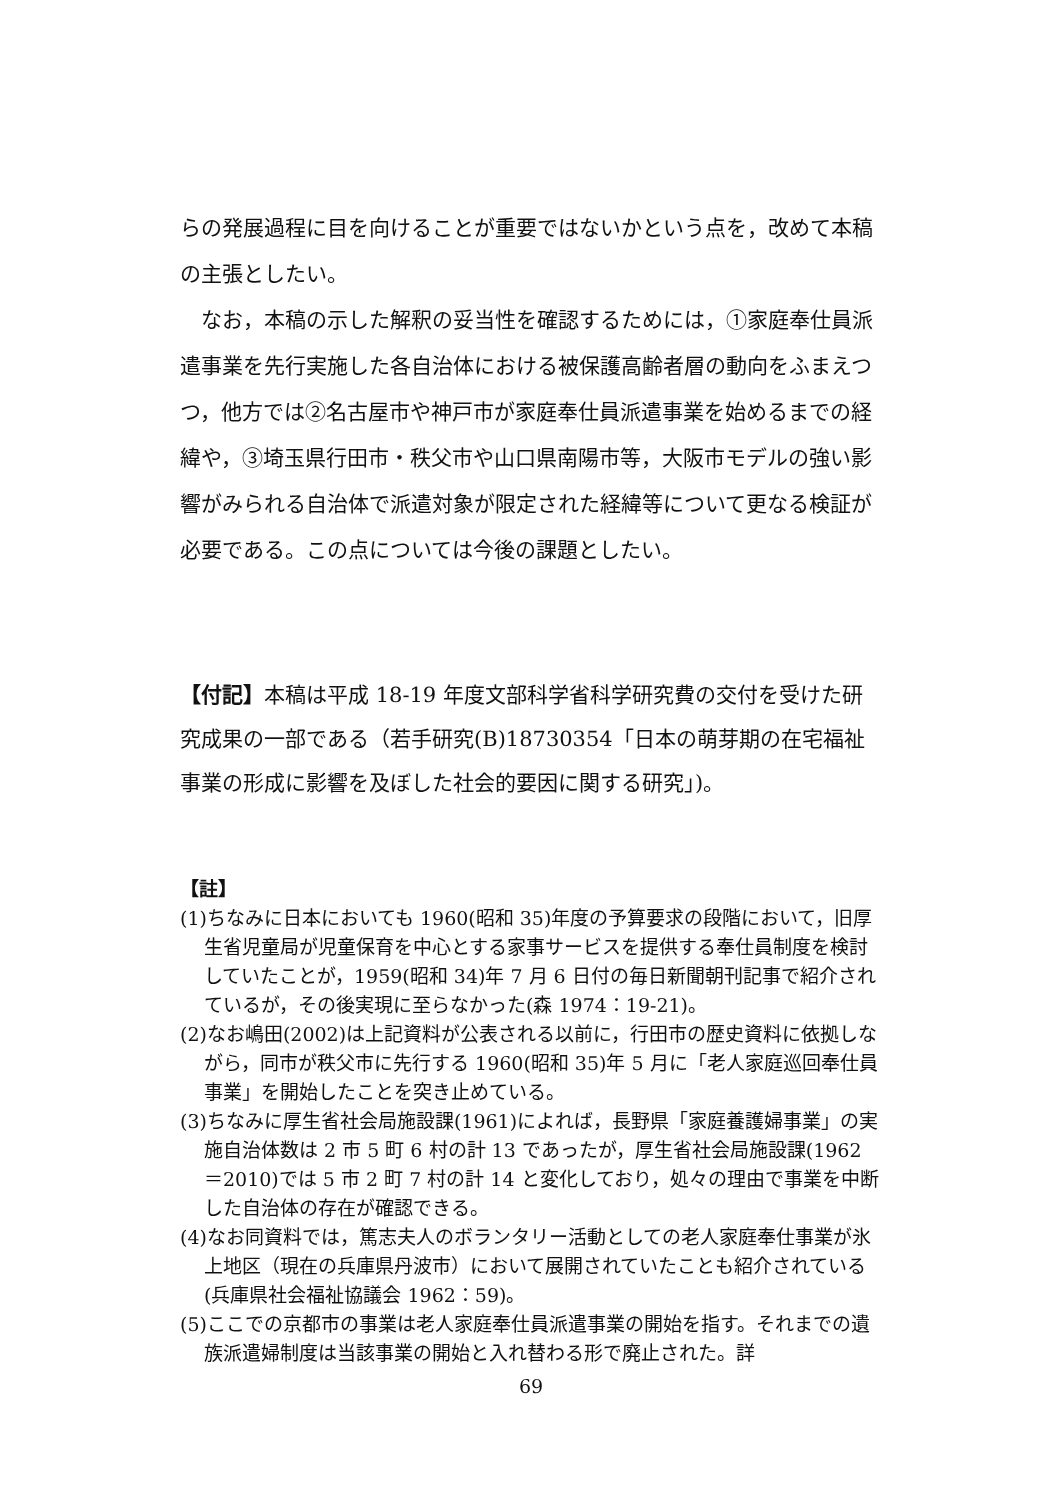らの発展過程に目を向けることが重要ではないかという点を，改めて本稿の主張としたい。
　なお，本稿の示した解釈の妥当性を確認するためには，①家庭奉仕員派遣事業を先行実施した各自治体における被保護高齢者層の動向をふまえつつ，他方では②名古屋市や神戸市が家庭奉仕員派遣事業を始めるまでの経緯や，③埼玉県行田市・秩父市や山口県南陽市等，大阪市モデルの強い影響がみられる自治体で派遣対象が限定された経緯等について更なる検証が必要である。この点については今後の課題としたい。
【付記】本稿は平成 18-19 年度文部科学省科学研究費の交付を受けた研究成果の一部である（若手研究(B)18730354「日本の萌芽期の在宅福祉事業の形成に影響を及ぼした社会的要因に関する研究」)。
【註】
(1)ちなみに日本においても 1960(昭和 35)年度の予算要求の段階において，旧厚生省児童局が児童保育を中心とする家事サービスを提供する奉仕員制度を検討していたことが，1959(昭和 34)年 7 月 6 日付の毎日新聞朝刊記事で紹介されているが，その後実現に至らなかった(森 1974：19-21)。
(2)なお嶋田(2002)は上記資料が公表される以前に，行田市の歴史資料に依拠しながら，同市が秩父市に先行する 1960(昭和 35)年 5 月に「老人家庭巡回奉仕員事業」を開始したことを突き止めている。
(3)ちなみに厚生省社会局施設課(1961)によれば，長野県「家庭養護婦事業」の実施自治体数は 2 市 5 町 6 村の計 13 であったが，厚生省社会局施設課(1962＝2010)では 5 市 2 町 7 村の計 14 と変化しており，処々の理由で事業を中断した自治体の存在が確認できる。
(4)なお同資料では，篤志夫人のボランタリー活動としての老人家庭奉仕事業が氷上地区（現在の兵庫県丹波市）において展開されていたことも紹介されている(兵庫県社会福祉協議会 1962：59)。
(5)ここでの京都市の事業は老人家庭奉仕員派遣事業の開始を指す。それまでの遺族派遣婦制度は当該事業の開始と入れ替わる形で廃止された。詳
69